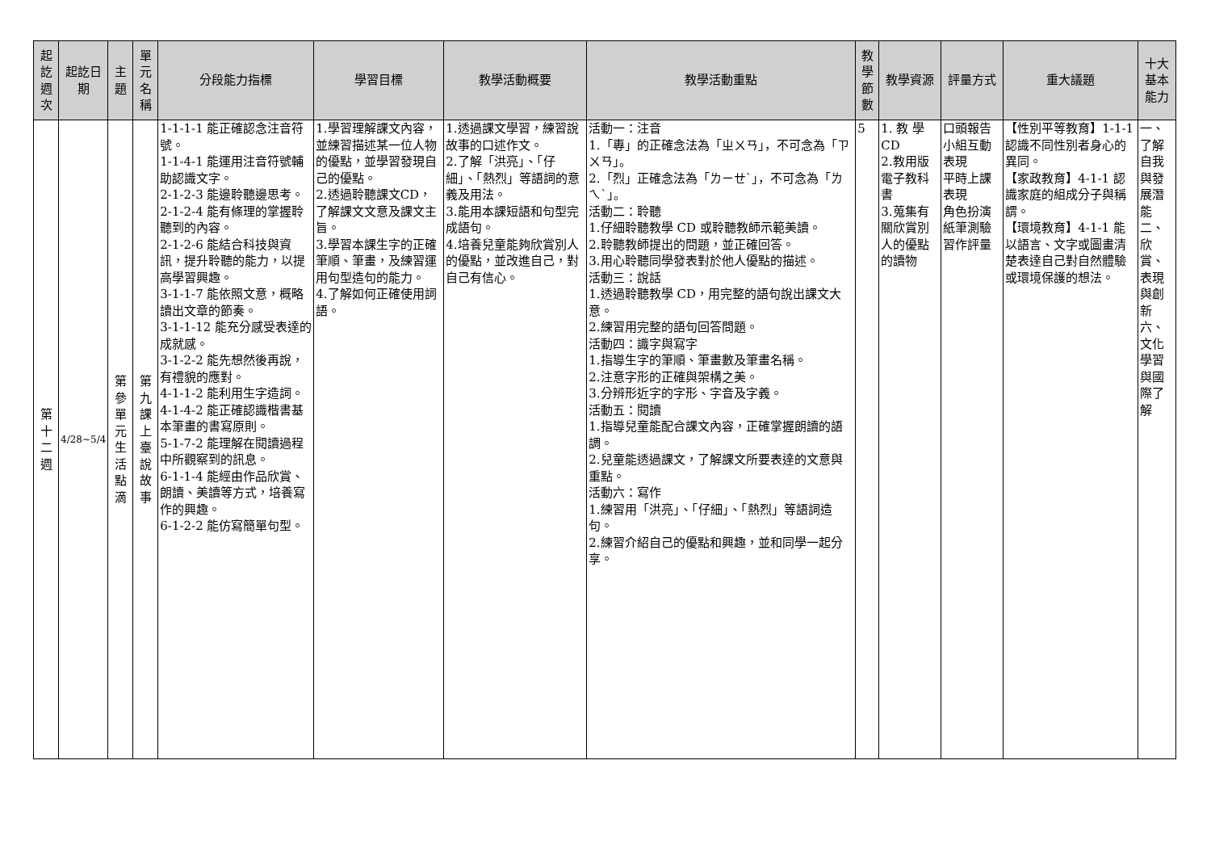| 起訖週次 | 起訖日期 | 主題 | 單元名稱 | 分段能力指標 | 學習目標 | 教學活動概要 | 教學活動重點 | 教學節數 | 教學資源 | 評量方式 | 重大議題 | 十大基本能力 |
| --- | --- | --- | --- | --- | --- | --- | --- | --- | --- | --- | --- | --- |
| 第十二週 | 4/28~5/4 | 第參單元生活點滴 | 第九課上臺說故事 | 1-1-1-1 能正確認念注音符號。 1-1-4-1 能運用注音符號輔助認識文字。 2-1-2-3 能邊聆聽邊思考。 2-1-2-4 能有條理的掌握聆聽到的內容。 2-1-2-6 能結合科技與資訊，提升聆聽的能力，以提高學習興趣。 3-1-1-7 能依照文意，概略讀出文章的節奏。 3-1-1-12 能充分感受表達的成就感。 3-1-2-2 能先想然後再說，有禮貌的應對。 4-1-1-2 能利用生字造詞。 4-1-4-2 能正確認識楷書基本筆畫的書寫原則。 5-1-7-2 能理解在閱讀過程中所觀察到的訊息。 6-1-1-4 能經由作品欣賞、朗讀、美讀等方式，培養寫作的興趣。 6-1-2-2 能仿寫簡單句型。 | 1.學習理解課文內容，並練習描述某一位人物的優點，並學習發現自己的優點。 2.透過聆聽課文CD，了解課文文意及課文主旨。 3.學習本課生字的正確筆順、筆畫，及練習運用句型造句的能力。 4.了解如何正確使用詞語。 | 1.透過課文學習，練習說故事的口述作文。 2.了解「洪亮」、「仔細」、「熱烈」等語詞的意義及用法。 3.能用本課短語和句型完成語句。 4.培養兒童能夠欣賞別人的優點，並改進自己，對自己有信心。 | 活動一：注音 1.「專」的正確念法為「ㄓㄨㄢ」，不可念為「ㄗㄨㄢ」。 2.「烈」正確念法為「ㄌㄧㄝˋ」，不可念為「ㄌㄟˋ」。 活動二：聆聽 1.仔細聆聽教學 CD 或聆聽教師示範美讀。 2.聆聽教師提出的問題，並正確回答。 3.用心聆聽同學發表對於他人優點的描述。 活動三：說話 1.透過聆聽教學 CD，用完整的語句說出課文大意。 2.練習用完整的語句回答問題。 活動四：識字與寫字 1.指導生字的筆順、筆畫數及筆畫名稱。 2.注意字形的正確與架構之美。 3.分辨形近字的字形、字音及字義。 活動五：閱讀 1.指導兒童能配合課文內容，正確掌握朗讀的語調。 2.兒童能透過課文，了解課文所要表達的文意與重點。 活動六：寫作 1.練習用「洪亮」、「仔細」、「熱烈」等語詞造句。 2.練習介紹自己的優點和興趣，並和同學一起分享。 | 5 | 1. 教 學 CD 2.教用版電子教科書 3.蒐集有關欣賞別人的優點的讀物 | 口頭報告 小組互動表現 平時上課表現 角色扮演 紙筆測驗 習作評量 | 【性別平等教育】1-1-1 認識不同性別者身心的異同。 【家政教育】4-1-1 認識家庭的組成分子與稱謂。 【環境教育】4-1-1 能以語言、文字或圖畫清楚表達自己對自然體驗或環境保護的想法。 | 一、了解自我與發展潛能 二、欣賞、表現與創新 六、文化學習與國際了解 |